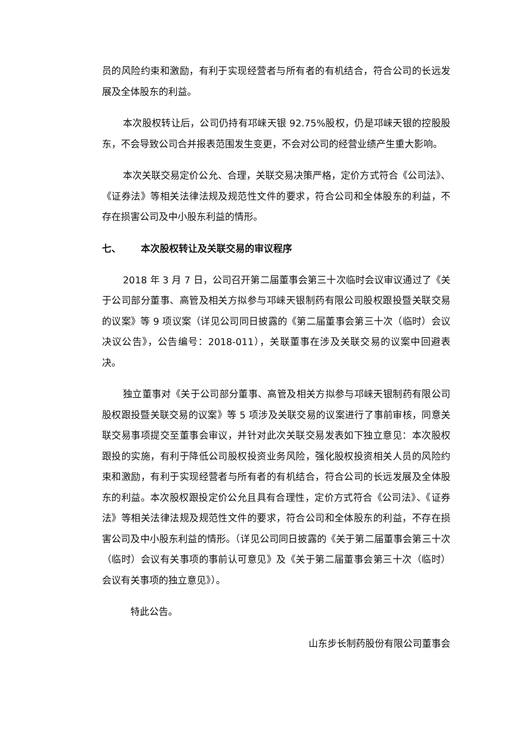员的风险约束和激励，有利于实现经营者与所有者的有机结合，符合公司的长远发展及全体股东的利益。
本次股权转让后，公司仍持有邛崃天银 92.75%股权，仍是邛崃天银的控股股东，不会导致公司合并报表范围发生变更，不会对公司的经营业绩产生重大影响。
本次关联交易定价公允、合理，关联交易决策严格，定价方式符合《公司法》、《证券法》等相关法律法规及规范性文件的要求，符合公司和全体股东的利益，不存在损害公司及中小股东利益的情形。
七、 本次股权转让及关联交易的审议程序
2018 年 3 月 7 日，公司召开第二届董事会第三十次临时会议审议通过了《关于公司部分董事、高管及相关方拟参与邛崃天银制药有限公司股权跟投暨关联交易的议案》等 9 项议案（详见公司同日披露的《第二届董事会第三十次（临时）会议决议公告》，公告编号：2018-011），关联董事在涉及关联交易的议案中回避表决。
独立董事对《关于公司部分董事、高管及相关方拟参与邛崃天银制药有限公司股权跟投暨关联交易的议案》等 5 项涉及关联交易的议案进行了事前审核，同意关联交易事项提交至董事会审议，并针对此次关联交易发表如下独立意见：本次股权跟投的实施，有利于降低公司股权投资业务风险，强化股权投资相关人员的风险约束和激励，有利于实现经营者与所有者的有机结合，符合公司的长远发展及全体股东的利益。本次股权跟投定价公允且具有合理性，定价方式符合《公司法》、《证券法》等相关法律法规及规范性文件的要求，符合公司和全体股东的利益，不存在损害公司及中小股东利益的情形。（详见公司同日披露的《关于第二届董事会第三十次（临时）会议有关事项的事前认可意见》及《关于第二届董事会第三十次（临时）会议有关事项的独立意见》）。
特此公告。
山东步长制药股份有限公司董事会